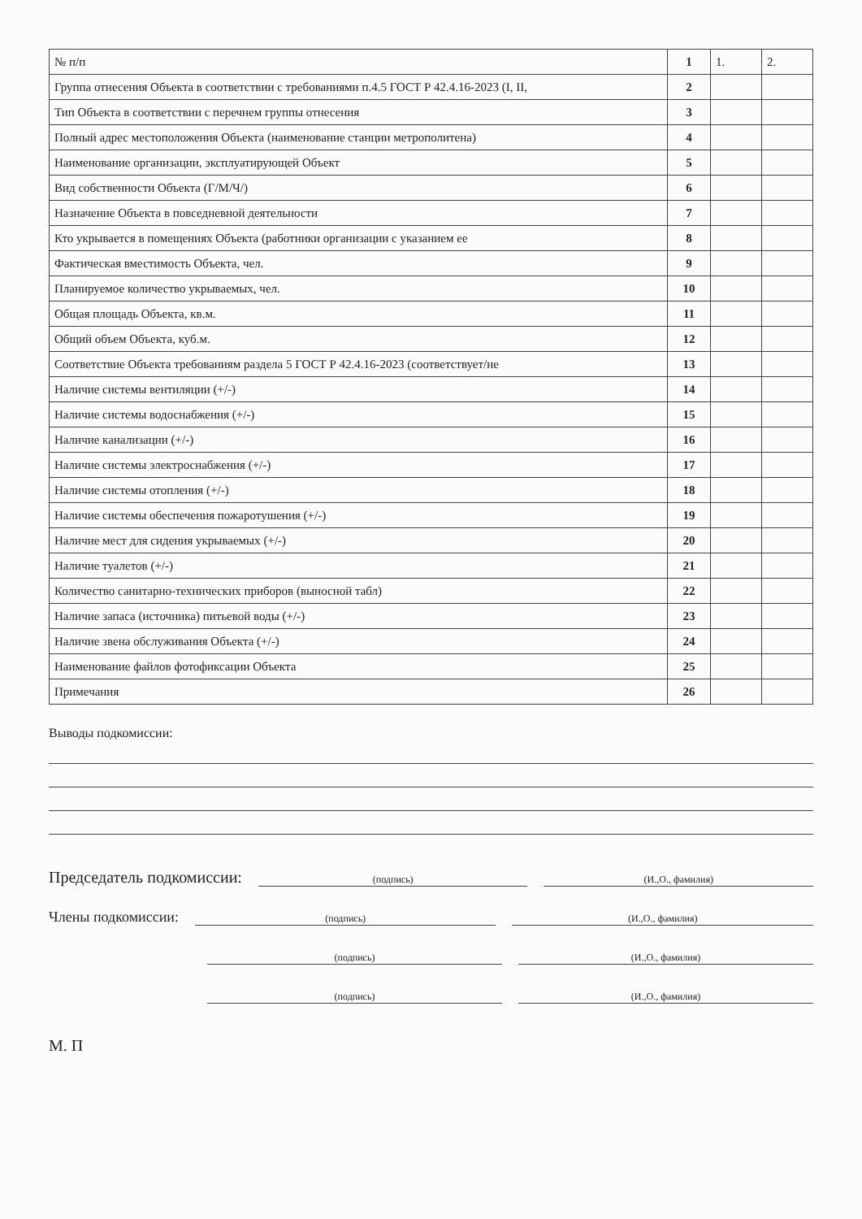| № п/п | 1 | 1. | 2. |
| Группа отнесения Объекта в соответствии с требованиями п.4.5 ГОСТ Р 42.4.16-2023 (I, II, | 2 | | |
| Тип Объекта в соответствии с перечнем группы отнесения | 3 | | |
| Полный адрес местоположения Объекта (наименование станции метрополитена) | 4 | | |
| Наименование организации, эксплуатирующей Объект | 5 | | |
| Вид собственности Объекта (Г/М/Ч/) | 6 | | |
| Назначение Объекта в повседневной деятельности | 7 | | |
| Кто укрывается в помещениях Объекта (работники организации с указанием ее | 8 | | |
| Фактическая вместимость Объекта, чел. | 9 | | |
| Планируемое количество укрываемых, чел. | 10 | | |
| Общая площадь Объекта, кв.м. | 11 | | |
| Общий объем Объекта, куб.м. | 12 | | |
| Соответствие Объекта требованиям раздела 5 ГОСТ Р 42.4.16-2023 (соответствует/не | 13 | | |
| Наличие системы вентиляции (+/-) | 14 | | |
| Наличие системы водоснабжения (+/-) | 15 | | |
| Наличие канализации (+/-) | 16 | | |
| Наличие системы электроснабжения (+/-) | 17 | | |
| Наличие системы отопления (+/-) | 18 | | |
| Наличие системы обеспечения пожаротушения (+/-) | 19 | | |
| Наличие мест для сидения укрываемых (+/-) | 20 | | |
| Наличие туалетов (+/-) | 21 | | |
| Количество санитарно-технических приборов (выносной табл) | 22 | | |
| Наличие запаса (источника) питьевой воды (+/-) | 23 | | |
| Наличие звена обслуживания Объекта (+/-) | 24 | | |
| Наименование файлов фотофиксации Объекта | 25 | | |
| Примечания | 26 | | |
Выводы подкомиссии:
Председатель подкомиссии:
(подпись)
(И.,О., фамилия)
Члены подкомиссии:
(подпись)
(И.,О., фамилия)
(подпись)
(И.,О., фамилия)
(подпись)
(И.,О., фамилия)
М. П